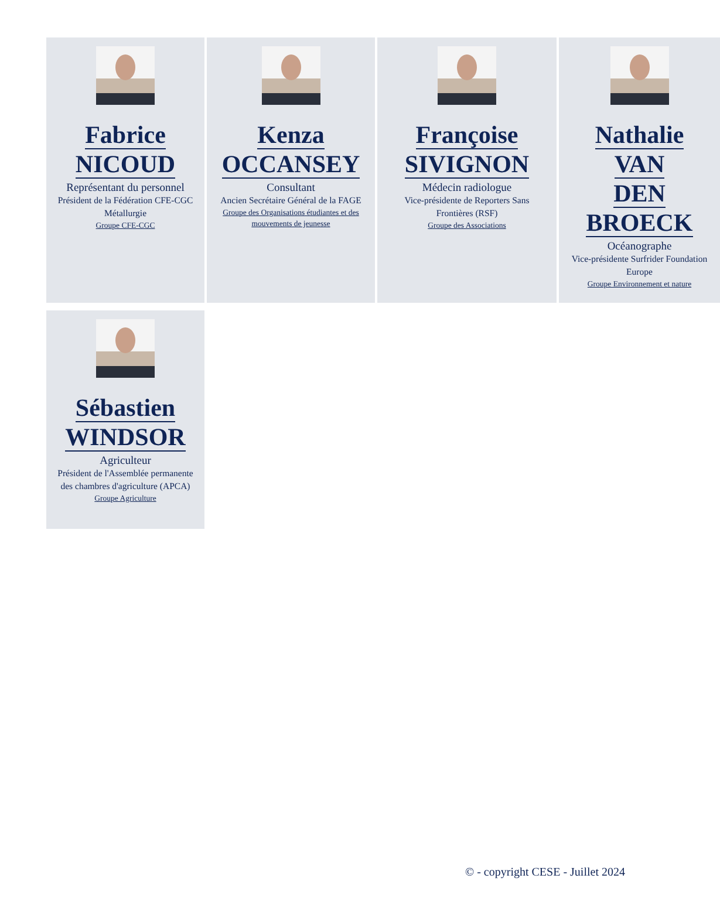Fabrice
NICOUD
Représentant du personnel
Président de la Fédération CFE-CGC Métallurgie
Groupe CFE-CGC
Kenza
OCCANSEY
Consultant
Ancien Secrétaire Général de la FAGE
Groupe des Organisations étudiantes et des mouvements de jeunesse
Françoise
SIVIGNON
Médecin radiologue
Vice-présidente de Reporters Sans Frontières (RSF)
Groupe des Associations
Nathalie
VAN
DEN
BROECK
Océanographe
Vice-présidente Surfrider Foundation Europe
Groupe Environnement et nature
Sébastien
WINDSOR
Agriculteur
Président de l'Assemblée permanente des chambres d'agriculture (APCA)
Groupe Agriculture
© - copyright CESE - Juillet 2024